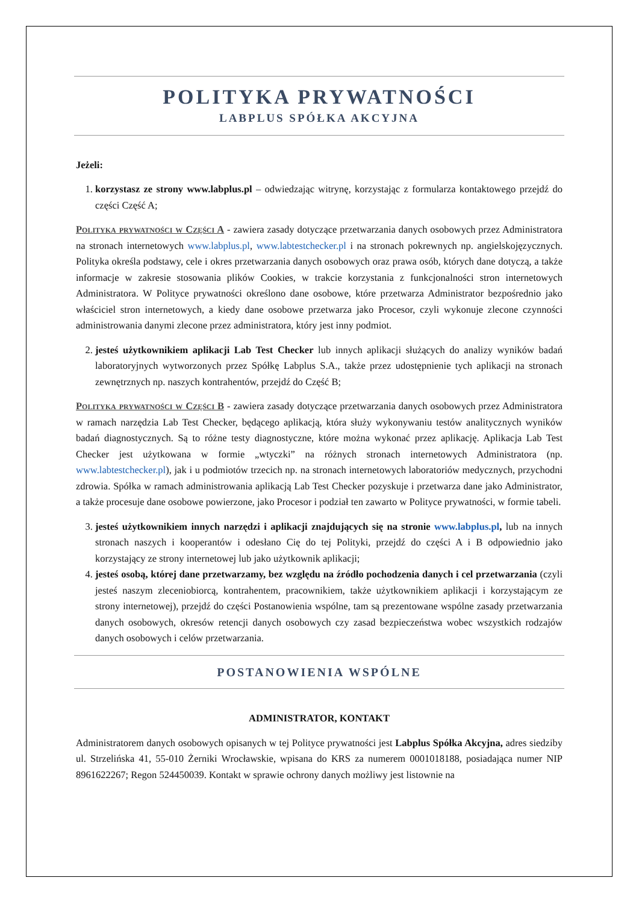POLITYKA PRYWATNOŚCI
LABPLUS SPÓŁKA AKCYJNA
Jeżeli:
1. korzystasz ze strony www.labplus.pl – odwiedzając witrynę, korzystając z formularza kontaktowego przejdź do części Część A;
Polityka prywatności w Części A - zawiera zasady dotyczące przetwarzania danych osobowych przez Administratora na stronach internetowych www.labplus.pl, www.labtestchecker.pl i na stronach pokrewnych np. angielskojęzycznych. Polityka określa podstawy, cele i okres przetwarzania danych osobowych oraz prawa osób, których dane dotyczą, a także informacje w zakresie stosowania plików Cookies, w trakcie korzystania z funkcjonalności stron internetowych Administratora. W Polityce prywatności określono dane osobowe, które przetwarza Administrator bezpośrednio jako właściciel stron internetowych, a kiedy dane osobowe przetwarza jako Procesor, czyli wykonuje zlecone czynności administrowania danymi zlecone przez administratora, który jest inny podmiot.
2. jesteś użytkownikiem aplikacji Lab Test Checker lub innych aplikacji służących do analizy wyników badań laboratoryjnych wytworzonych przez Spółkę Labplus S.A., także przez udostępnienie tych aplikacji na stronach zewnętrznych np. naszych kontrahentów, przejdź do Część B;
Polityka prywatności w Części B - zawiera zasady dotyczące przetwarzania danych osobowych przez Administratora w ramach narzędzia Lab Test Checker, będącego aplikacją, która służy wykonywaniu testów analitycznych wyników badań diagnostycznych. Są to różne testy diagnostyczne, które można wykonać przez aplikację. Aplikacja Lab Test Checker jest użytkowana w formie „wtyczki” na różnych stronach internetowych Administratora (np. www.labtestchecker.pl), jak i u podmiotów trzecich np. na stronach internetowych laboratoriów medycznych, przychodni zdrowia. Spółka w ramach administrowania aplikacją Lab Test Checker pozyskuje i przetwarza dane jako Administrator, a także procesuje dane osobowe powierzone, jako Procesor i podział ten zawarto w Polityce prywatności, w formie tabeli.
3. jesteś użytkownikiem innych narzędzi i aplikacji znajdujących się na stronie www.labplus.pl, lub na innych stronach naszych i kooperantów i odesłano Cię do tej Polityki, przejdź do części A i B odpowiednio jako korzystający ze strony internetowej lub jako użytkownik aplikacji;
4. jesteś osobą, której dane przetwarzamy, bez względu na źródło pochodzenia danych i cel przetwarzania (czyli jesteś naszym zleceniobiorcą, kontrahentem, pracownikiem, także użytkownikiem aplikacji i korzystającym ze strony internetowej), przejdź do części Postanowienia wspólne, tam są prezentowane wspólne zasady przetwarzania danych osobowych, okresów retencji danych osobowych czy zasad bezpieczeństwa wobec wszystkich rodzajów danych osobowych i celów przetwarzania.
POSTANOWIENIA WSPÓLNE
ADMINISTRATOR, KONTAKT
Administratorem danych osobowych opisanych w tej Polityce prywatności jest Labplus Spółka Akcyjna, adres siedziby ul. Strzelińska 41, 55-010 Żerniki Wrocławskie, wpisana do KRS za numerem 0001018188, posiadająca numer NIP 8961622267; Regon 524450039. Kontakt w sprawie ochrony danych możliwy jest listownie na